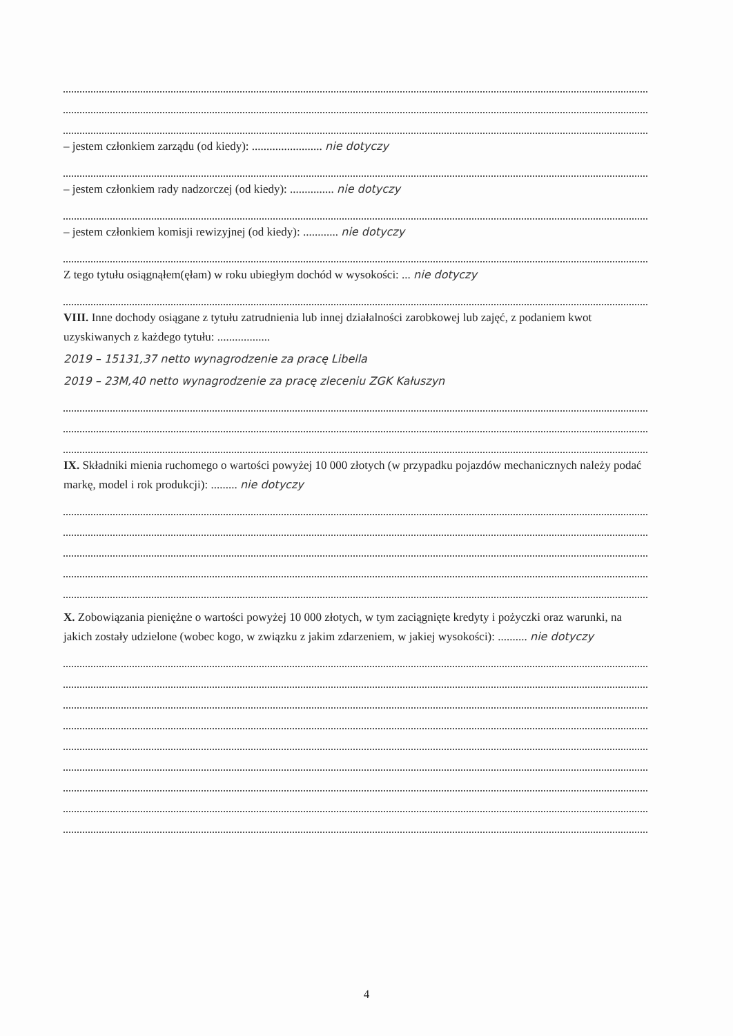– jestem członkiem zarządu (od kiedy): ........................ nie dotyczy
– jestem członkiem rady nadzorczej (od kiedy): ............... nie dotyczy
– jestem członkiem komisji rewizyjnej (od kiedy): ............ nie dotyczy
Z tego tytułu osiągnąłem(ęłam) w roku ubiegłym dochód w wysokości: ... nie dotyczy
VIII. Inne dochody osiągane z tytułu zatrudnienia lub innej działalności zarobkowej lub zajęć, z podaniem kwot uzyskiwanych z każdego tytułu: ..................
2019 – 15131,37 netto wynagrodzenie za pracę Libella
2019 – 23M,40 netto wynagrodzenie za pracę zleceniu ZGK Kałuszyn
IX. Składniki mienia ruchomego o wartości powyżej 10 000 złotych (w przypadku pojazdów mechanicznych należy podać markę, model i rok produkcji): ......... nie dotyczy
X. Zobowiązania pieniężne o wartości powyżej 10 000 złotych, w tym zaciągnięte kredyty i pożyczki oraz warunki, na jakich zostały udzielone (wobec kogo, w związku z jakim zdarzeniem, w jakiej wysokości): .......... nie dotyczy
4